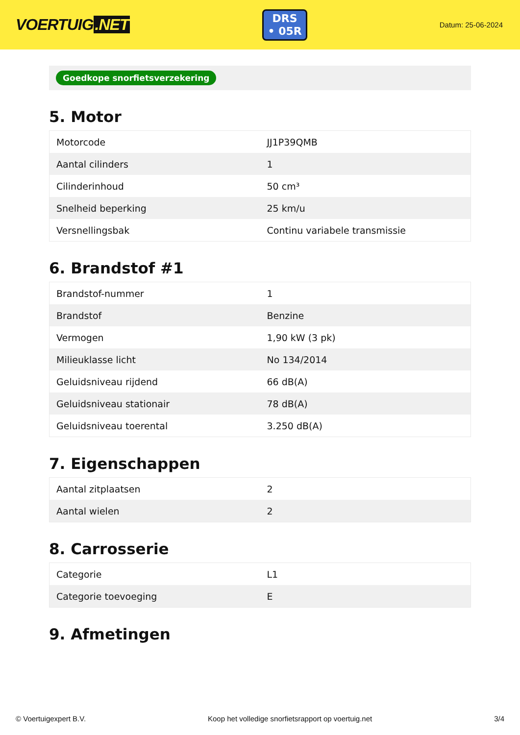VOERTUIG.NET
DRS
• 05R
Datum: 25-06-2024
Goedkope snorfietsverzekering
5. Motor
| Motorcode | JJ1P39QMB |
| Aantal cilinders | 1 |
| Cilinderinhoud | 50 cm³ |
| Snelheid beperking | 25 km/u |
| Versnellingsbak | Continu variabele transmissie |
6. Brandstof #1
| Brandstof-nummer | 1 |
| Brandstof | Benzine |
| Vermogen | 1,90 kW (3 pk) |
| Milieuklasse licht | No 134/2014 |
| Geluidsniveau rijdend | 66 dB(A) |
| Geluidsniveau stationair | 78 dB(A) |
| Geluidsniveau toerental | 3.250 dB(A) |
7. Eigenschappen
| Aantal zitplaatsen | 2 |
| Aantal wielen | 2 |
8. Carrosserie
| Categorie | L1 |
| Categorie toevoeging | E |
9. Afmetingen
© Voertuigexpert B.V. Koop het volledige snorfietsrapport op voertuig.net 3/4